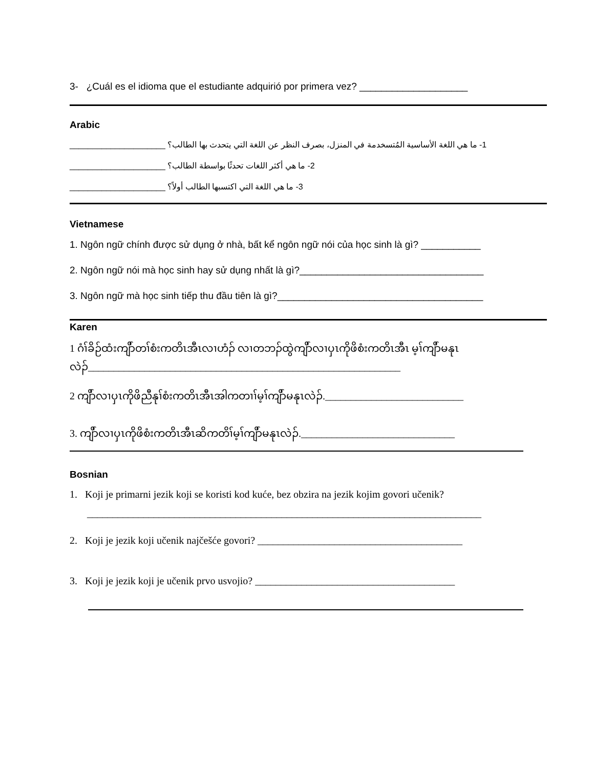3- ¿Cuál es el idioma que el estudiante adquirió por primera vez? ____________________
Arabic
_____________________ 1- ما هي اللغة الأساسية المُتسخدمة في المنزل، بصرف النظر عن اللغة التي يتحدث بها الطالب؟
_____________________ 2- ما هي أكثر اللغات تحدثًا بواسطة الطالب؟
_____________________ 3- ما هي اللغة التي اكتسبها الطالب أولاً؟
Vietnamese
1. Ngôn ngữ chính được sử dụng ở nhà, bất kể ngôn ngữ nói của học sinh là gì? ___________
2. Ngôn ngữ nói mà học sinh hay sử dụng nhất là gì?__________________________________
3. Ngôn ngữ mà học sinh tiếp thu đầu tiên là gì?______________________________________
Karen
1 ဂံၢ်ခိဉ်ထံးကျိာ်တၢ်စံးကတိၤအီၤလၢဟံၣ် လၢတဘၣ်ထွဲကျိာ်လၢပှၤကိုဖိစံးကတိၤအီၤ မ့ၢ်ကျိာ်မနုၤလဲၣ်_____________________________________________________________
2 ကျိာ်လၢပှၤကိုဖိညီနုၢ်စံးကတိၤအီၤအါကတၢၢ်မ့ၢ်ကျိာ်မနုၤလဲၣ်.___________________________
3. ကျိာ်လၢပှၤကိုဖိစံးကတိၤအီၤဆိကတိၢ်မ့ၢ်ကျိာ်မနုၤလဲၣ်.______________________________
Bosnian
1. Koji je primarni jezik koji se koristi kod kuće, bez obzira na jezik kojim govori učenik?
_____________________________________________________________________________
2. Koji je jezik koji učenik najčešće govori? ________________________________________
3. Koji je jezik koji je učenik prvo usvojio? _______________________________________